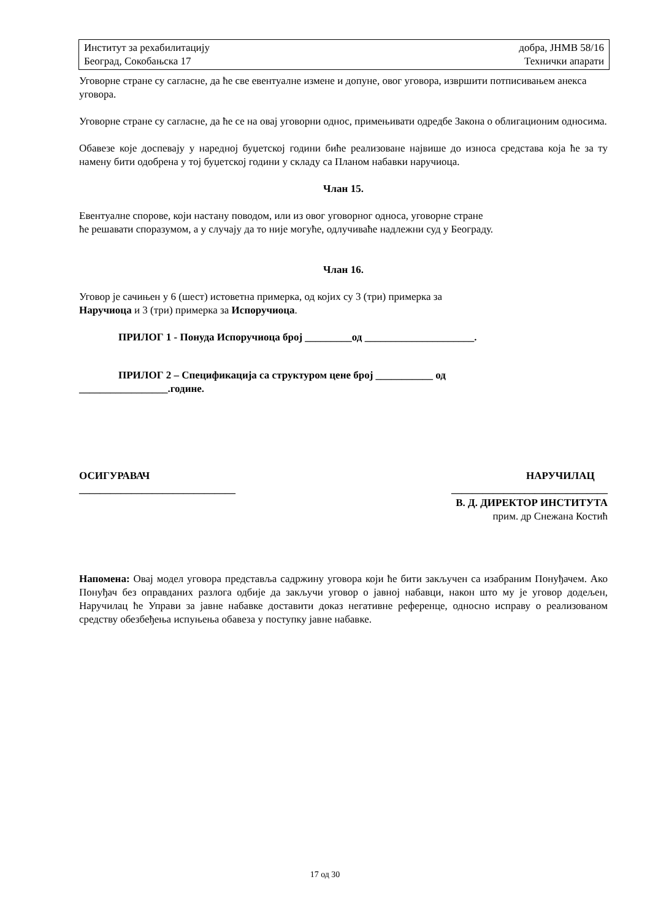Институт за рехабилитацију
Београд, Сокобањска 17
добра, ЈНМВ 58/16
Технички апарати
Уговорне стране су сагласне, да ће све евентуалне измене и допуне, овог уговора, извршити потписивањем анекса уговора.
Уговорне стране су сагласне, да ће се на овај уговорни однос, примењивати одредбе Закона о облигационим односима.
Обавезе које доспевају у наредној буџетској години биће реализоване највише до износа средстава која ће за ту намену бити одобрена у тој буџетској години у складу са Планом набавки наручиоца.
Члан 15.
Евентуалне спорове, који настану поводом, или из овог уговорног односа, уговорне стране
ће решавати споразумом, а у случају да то није могуће, одлучиваће надлежни суд у Београду.
Члан 16.
Уговор је сачињен у 6 (шест) истоветна примерка, од којих су 3 (три) примерка за
Наручиоца и 3 (три) примерка за Испоручиоца.
ПРИЛОГ 1 - Понуда Испоручиоца број _________од _____________________.
ПРИЛОГ 2 – Спецификација са структуром цене број ___________ од
_________________.године.
ОСИГУРАВАЧ
______________________________
НАРУЧИЛАЦ
______________________________
В. Д. ДИРЕКТОР ИНСТИТУТА
прим. др Снежана Костић
Напомена: Овај модел уговора представља садржину уговора који ће бити закључен са изабраним Понуђачем. Ако Понуђач без оправданих разлога одбије да закључи уговор о јавној набавци, након што му је уговор додељен, Наручилац ће Управи за јавне набавке доставити доказ негативне референце, односно исправу о реализованом средству обезбеђења испуњења обавеза у поступку јавне набавке.
17 од 30